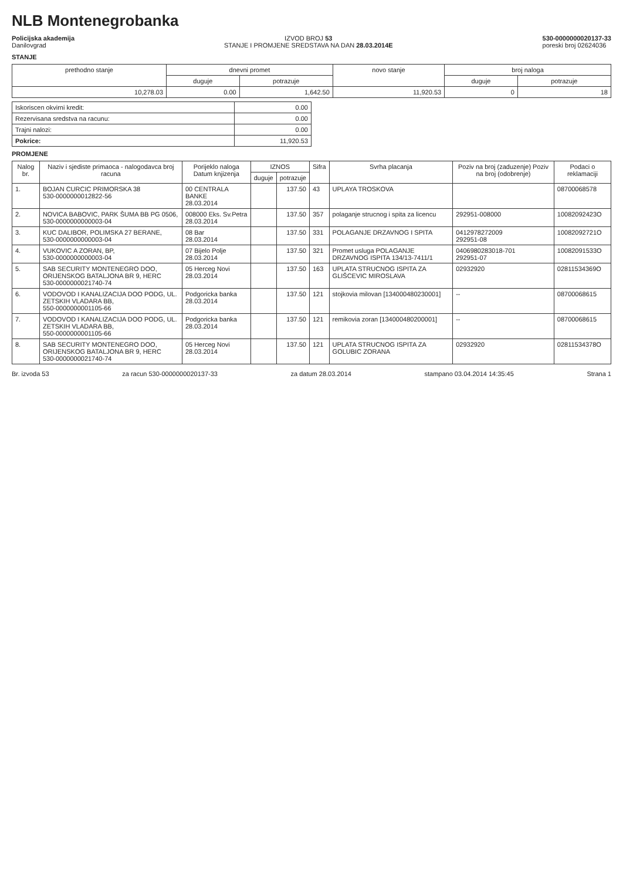NLB Montenegrobanka
Policijska akademija
Danilovgrad
IZVOD BROJ 53
STANJE I PROMJENE SREDSTAVA NA DAN 28.03.2014E
530-0000000020137-33
poreski broj 02624036
STANJE
| prethodno stanje | dnevni promet | | novo stanje | broj naloga | |
| --- | --- | --- | --- | --- | --- |
| | duguje | potrazuje | | duguje | potrazuje |
| 10,278.03 | 0.00 | 1,642.50 | 11,920.53 | 0 | 18 |
| Iskoriscen okvirni kredit: | 0.00 |
| Rezervisana sredstva na racunu: | 0.00 |
| Trajni nalozi: | 0.00 |
| Pokrice: | 11,920.53 |
PROMJENE
| Nalog br. | Naziv i sjediste primaoca - nalogodavca broj racuna | Porijeklo naloga Datum knjizenja | IZNOS | | Sifra | Svrha placanja | Poziv na broj (zaduzenje) Poziv na broj (odobrenje) | Podaci o reklamaciji |
| --- | --- | --- | --- | --- | --- | --- | --- | --- |
| | | | duguje | potrazuje | | | | |
| 1. | BOJAN CURCIC PRIMORSKA 38 530-0000000012822-56 | 00 CENTRALA BANKE 28.03.2014 | | 137.50 | 43 | UPLAYA TROSKOVA | | 08700068578 |
| 2. | NOVICA BABOVIC, PARK ŠUMA BB PG 0506, 530-0000000000003-04 | 008000 Eks. Sv.Petra 28.03.2014 | | 137.50 | 357 | polaganje strucnog i spita za licencu | 292951-008000 | 10082092423O |
| 3. | KUC DALIBOR, POLIMSKA 27 BERANE, 530-0000000000003-04 | 08 Bar 28.03.2014 | | 137.50 | 331 | POLAGANJE DRZAVNOG I SPITA | 0412978272009 292951-08 | 10082092721O |
| 4. | VUKOVIC A ZORAN, BP, 530-0000000000003-04 | 07 Bijelo Polje 28.03.2014 | | 137.50 | 321 | Promet usluga POLAGANJE DRZAVNOG ISPITA 134/13-7411/1 | 0406980283018-701 292951-07 | 10082091533O |
| 5. | SAB SECURITY MONTENEGRO DOO, ORIJENSKOG BATALJONA BR 9, HERC 530-0000000021740-74 | 05 Herceg Novi 28.03.2014 | | 137.50 | 163 | UPLATA STRUCNOG ISPITA ZA GLIŠCEVIC MIROSLAVA | 02932920 | 02811534369O |
| 6. | VODOVOD I KANALIZACIJA DOO PODG, UL. ZETSKIH VLADARA BB, 550-0000000001105-66 | Podgoricka banka 28.03.2014 | | 137.50 | 121 | stojkovia milovan [134000480230001] | -- | 08700068615 |
| 7. | VODOVOD I KANALIZACIJA DOO PODG, UL. ZETSKIH VLADARA BB, 550-0000000001105-66 | Podgoricka banka 28.03.2014 | | 137.50 | 121 | remikovia zoran [134000480200001] | -- | 08700068615 |
| 8. | SAB SECURITY MONTENEGRO DOO, ORIJENSKOG BATALJONA BR 9, HERC 530-0000000021740-74 | 05 Herceg Novi 28.03.2014 | | 137.50 | 121 | UPLATA STRUCNOG ISPITA ZA GOLUBIC ZORANA | 02932920 | 02811534378O |
Br. izvoda 53 za racun 530-0000000020137-33 za datum 28.03.2014 stampano 03.04.2014 14:35:45 Strana 1